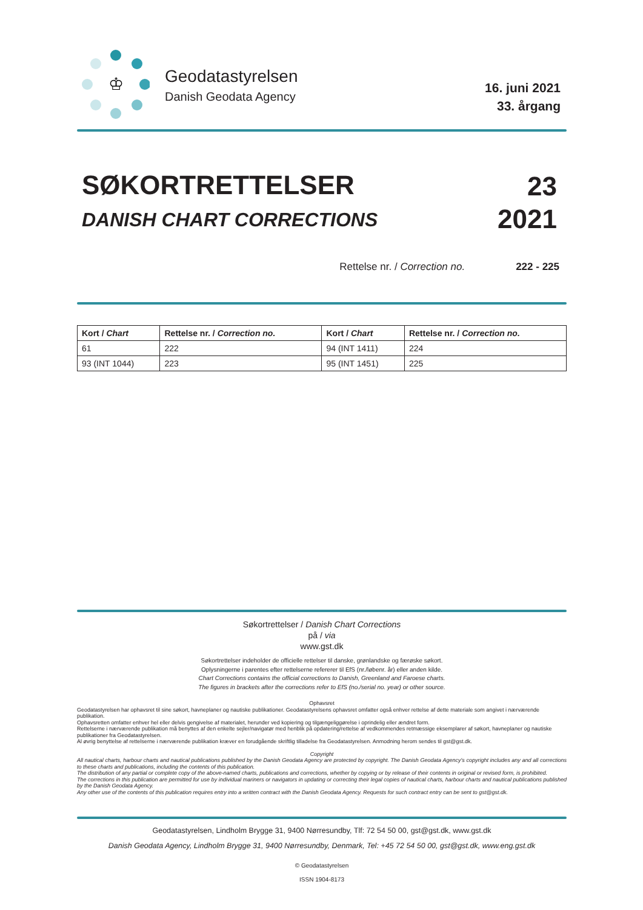♔
Geodatastyrelsen
Danish Geodata Agency
16. juni 2021
33. årgang
SØKORTRETTELSER
DANISH CHART CORRECTIONS
23
2021
Rettelse nr. / Correction no. 222 - 225
| Kort / Chart | Rettelse nr. / Correction no. | Kort / Chart | Rettelse nr. / Correction no. |
| --- | --- | --- | --- |
| 61 | 222 | 94 (INT 1411) | 224 |
| 93 (INT 1044) | 223 | 95 (INT 1451) | 225 |
Søkortrettelser / Danish Chart Corrections
på / via
www.gst.dk
Søkortrettelser indeholder de officielle rettelser til danske, grønlandske og færøske søkort.
Oplysningerne i parentes efter rettelserne refererer til EfS (nr./løbenr. år) eller anden kilde.
Chart Corrections contains the official corrections to Danish, Greenland and Faroese charts.
The figures in brackets after the corrections refer to EfS (no./serial no. year) or other source.
Ophavsret
Geodatastyrelsen har ophavsret til sine søkort, havneplaner og nautiske publikationer. Geodatastyrelsens ophavsret omfatter også enhver rettelse af dette materiale som angivet i nærværende publikation.
Ophavsretten omfatter enhver hel eller delvis gengivelse af materialet, herunder ved kopiering og tilgængeliggørelse i oprindelig eller ændret form.
Rettelserne i nærværende publikation må benyttes af den enkelte sejler/navigatør med henblik på opdatering/rettelse af vedkommendes retmæssige eksemplarer af søkort, havneplaner og nautiske publikationer fra Geodatastyrelsen.
Al øvrig benyttelse af rettelserne i nærværende publikation kræver en forudgående skriftlig tilladelse fra Geodatastyrelsen. Anmodning herom sendes til gst@gst.dk.
Copyright
All nautical charts, harbour charts and nautical publications published by the Danish Geodata Agency are protected by copyright. The Danish Geodata Agency's copyright includes any and all corrections to these charts and publications, including the contents of this publication.
The distribution of any partial or complete copy of the above-named charts, publications and corrections, whether by copying or by release of their contents in original or revised form, is prohibited.
The corrections in this publication are permitted for use by individual mariners or navigators in updating or correcting their legal copies of nautical charts, harbour charts and nautical publications published by the Danish Geodata Agency.
Any other use of the contents of this publication requires entry into a written contract with the Danish Geodata Agency. Requests for such contract entry can be sent to gst@gst.dk.
Geodatastyrelsen, Lindholm Brygge 31, 9400 Nørresundby, Tlf: 72 54 50 00, gst@gst.dk, www.gst.dk
Danish Geodata Agency, Lindholm Brygge 31, 9400 Nørresundby, Denmark, Tel: +45 72 54 50 00, gst@gst.dk, www.eng.gst.dk
© Geodatastyrelsen
ISSN 1904-8173